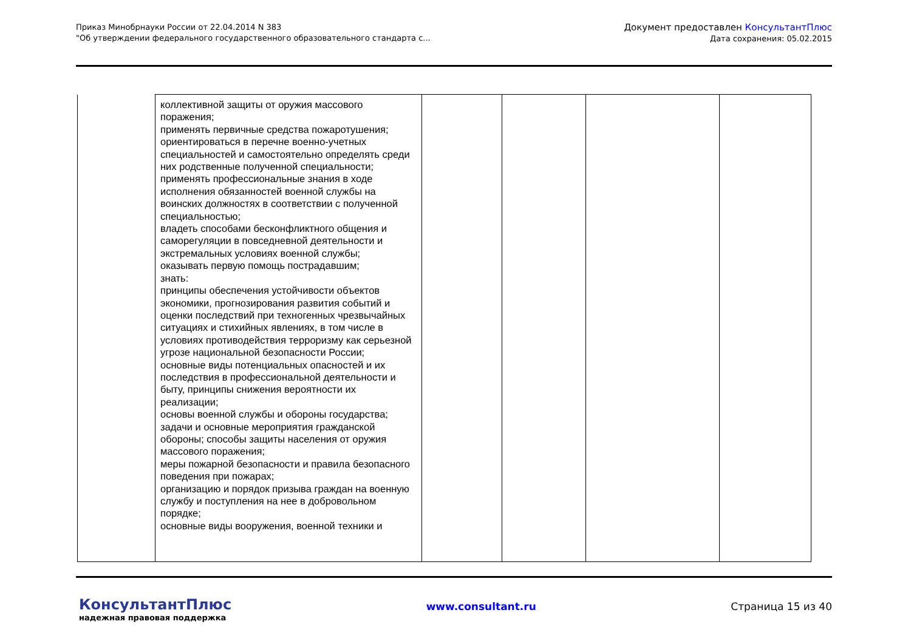Приказ Минобрнауки России от 22.04.2014 N 383
"Об утверждении федерального государственного образовательного стандарта с...
Документ предоставлен КонсультантПлюс
Дата сохранения: 05.02.2015
| | коллективной защиты от оружия массового поражения; применять первичные средства пожаротушения; ориентироваться в перечне военно-учетных специальностей и самостоятельно определять среди них родственные полученной специальности; применять профессиональные знания в ходе исполнения обязанностей военной службы на воинских должностях в соответствии с полученной специальностью; владеть способами бесконфликтного общения и саморегуляции в повседневной деятельности и экстремальных условиях военной службы; оказывать первую помощь пострадавшим; знать: принципы обеспечения устойчивости объектов экономики, прогнозирования развития событий и оценки последствий при техногенных чрезвычайных ситуациях и стихийных явлениях, в том числе в условиях противодействия терроризму как серьезной угрозе национальной безопасности России; основные виды потенциальных опасностей и их последствия в профессиональной деятельности и быту, принципы снижения вероятности их реализации; основы военной службы и обороны государства; задачи и основные мероприятия гражданской обороны; способы защиты населения от оружия массового поражения; меры пожарной безопасности и правила безопасного поведения при пожарах; организацию и порядок призыва граждан на военную службу и поступления на нее в добровольном порядке; основные виды вооружения, военной техники и | | | | |
КонсультантПлюс
надежная правовая поддержка
www.consultant.ru Страница 15 из 40